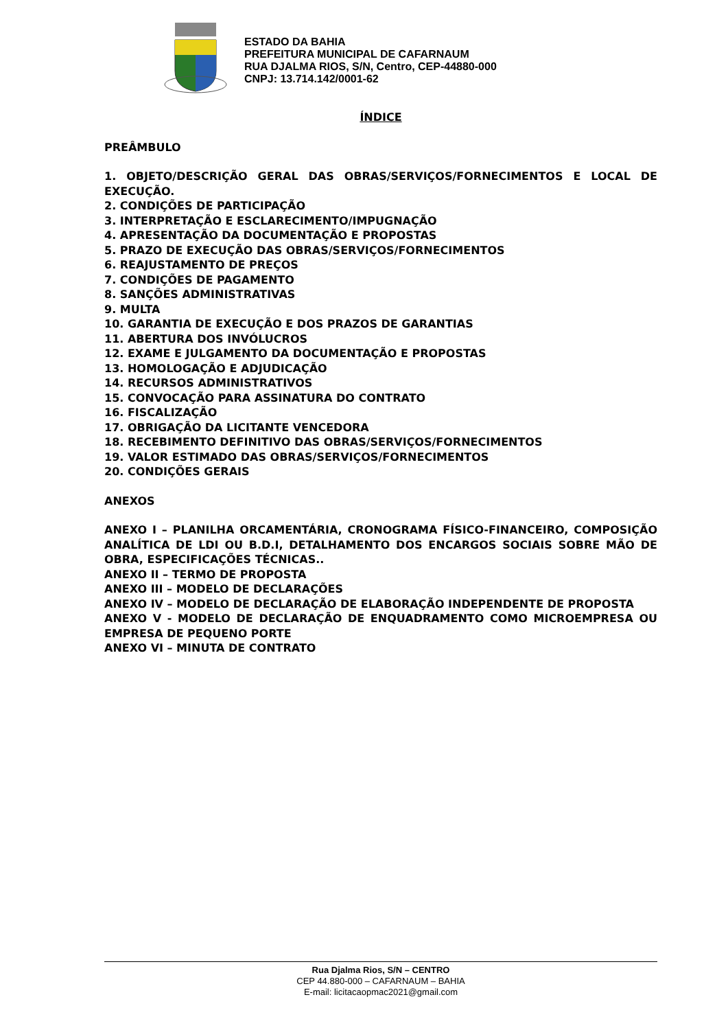ESTADO DA BAHIA
PREFEITURA MUNICIPAL DE CAFARNAUM
RUA DJALMA RIOS, S/N, Centro, CEP-44880-000
CNPJ: 13.714.142/0001-62
ÍNDICE
PREÂMBULO
1. OBJETO/DESCRIÇÃO GERAL DAS OBRAS/SERVIÇOS/FORNECIMENTOS E LOCAL DE EXECUÇÃO.
2. CONDIÇÕES DE PARTICIPAÇÃO
3. INTERPRETAÇÃO E ESCLARECIMENTO/IMPUGNAÇÃO
4. APRESENTAÇÃO DA DOCUMENTAÇÃO E PROPOSTAS
5. PRAZO DE EXECUÇÃO DAS OBRAS/SERVIÇOS/FORNECIMENTOS
6. REAJUSTAMENTO DE PREÇOS
7. CONDIÇÕES DE PAGAMENTO
8. SANÇÕES ADMINISTRATIVAS
9. MULTA
10. GARANTIA DE EXECUÇÃO E DOS PRAZOS DE GARANTIAS
11. ABERTURA DOS INVÓLUCROS
12. EXAME E JULGAMENTO DA DOCUMENTAÇÃO E PROPOSTAS
13. HOMOLOGAÇÃO E ADJUDICAÇÃO
14. RECURSOS ADMINISTRATIVOS
15. CONVOCAÇÃO PARA ASSINATURA DO CONTRATO
16. FISCALIZAÇÃO
17. OBRIGAÇÃO DA LICITANTE VENCEDORA
18. RECEBIMENTO DEFINITIVO DAS OBRAS/SERVIÇOS/FORNECIMENTOS
19. VALOR ESTIMADO DAS OBRAS/SERVIÇOS/FORNECIMENTOS
20. CONDIÇÕES GERAIS
ANEXOS
ANEXO I – PLANILHA ORCAMENTÁRIA, CRONOGRAMA FÍSICO-FINANCEIRO, COMPOSIÇÃO ANALÍTICA DE LDI OU B.D.I, DETALHAMENTO DOS ENCARGOS SOCIAIS SOBRE MÃO DE OBRA, ESPECIFICAÇÕES TÉCNICAS..
ANEXO II – TERMO DE PROPOSTA
ANEXO III – MODELO DE DECLARAÇÕES
ANEXO IV – MODELO DE DECLARAÇÃO DE ELABORAÇÃO INDEPENDENTE DE PROPOSTA
ANEXO V - MODELO DE DECLARAÇÃO DE ENQUADRAMENTO COMO MICROEMPRESA OU EMPRESA DE PEQUENO PORTE
ANEXO VI – MINUTA DE CONTRATO
Rua Djalma Rios, S/N – CENTRO
CEP 44.880-000 – CAFARNAUM – BAHIA
E-mail: licitacaopmac2021@gmail.com